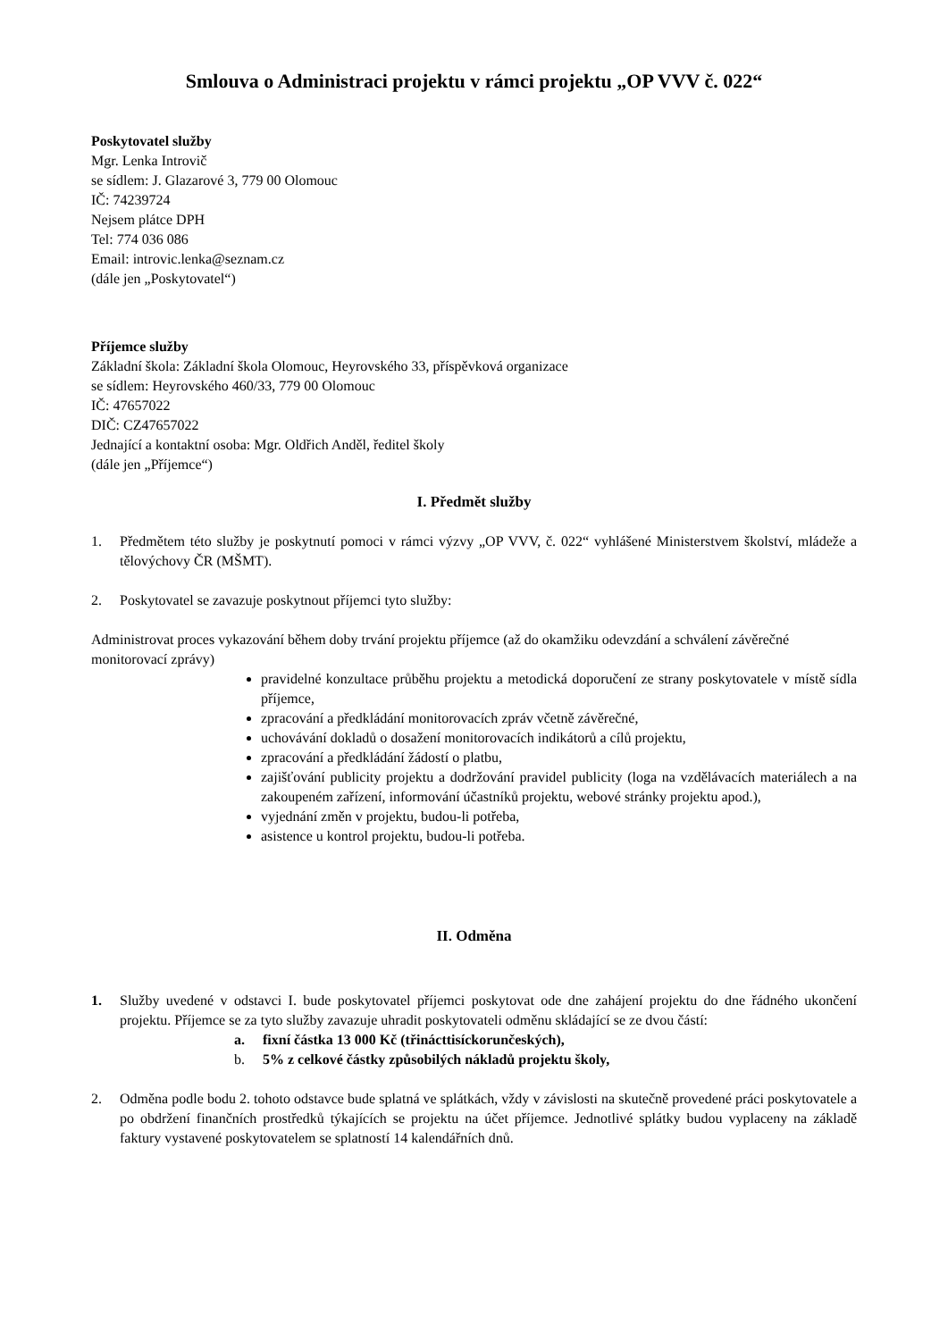Smlouva o Administraci projektu v rámci projektu „OP VVV č. 022“
Poskytovatel služby
Mgr. Lenka Introvič
se sídlem: J. Glazarové 3, 779 00 Olomouc
IČ: 74239724
Nejsem plátce DPH
Tel: 774 036 086
Email: introvic.lenka@seznam.cz
(dále jen „Poskytovatel“)
Příjemce služby
Základní škola: Základní škola Olomouc, Heyrovského 33, příspěvková organizace
se sídlem: Heyrovského 460/33, 779 00 Olomouc
IČ: 47657022
DIČ: CZ47657022
Jednající a kontaktní osoba: Mgr. Oldřich Anděl, ředitel školy
(dále jen „Příjemce“)
I. Předmět služby
1. Předmětem této služby je poskytnutí pomoci v rámci výzvy „OP VVV, č. 022“ vyhlášené Ministerstvem školství, mládeže a tělovýchovy ČR (MŠMT).
2. Poskytovatel se zavazuje poskytnout příjemci tyto služby:
Administrovat proces vykazování během doby trvání projektu příjemce (až do okamžiku odevzdání a schválení závěrečné monitorovací zprávy)
pravidelné konzultace průběhu projektu a metodická doporučení ze strany poskytovatele v místě sídla příjemce,
zpracování a předkládání monitorovacích zpráv včetně závěrečné,
uchovávání dokladů o dosažení monitorovacích indikátorů a cílů projektu,
zpracování a předkládání žádostí o platbu,
zajišťování publicity projektu a dodržování pravidel publicity (loga na vzdělávacích materiálech a na zakoupeném zařízení, informování účastníků projektu, webové stránky projektu apod.),
vyjednání změn v projektu, budou-li potřeba,
asistence u kontrol projektu, budou-li potřeba.
II. Odměna
1. Služby uvedené v odstavci I. bude poskytovatel příjemci poskytovat ode dne zahájení projektu do dne řádného ukončení projektu. Příjemce se za tyto služby zavazuje uhradit poskytovateli odměnu skládající se ze dvou částí:
a. fixní částka 13 000 Kč (třinácttisíckorunčeských),
b. 5% z celkové částky způsobilých nákladů projektu školy,
2. Odměna podle bodu 2. tohoto odstavce bude splatná ve splátkách, vždy v závislosti na skutečně provedené práci poskytovatele a po obdržení finančních prostředků týkajících se projektu na účet příjemce. Jednotlivé splátky budou vyplaceny na základě faktury vystavené poskytovatelem se splatností 14 kalendářních dnů.